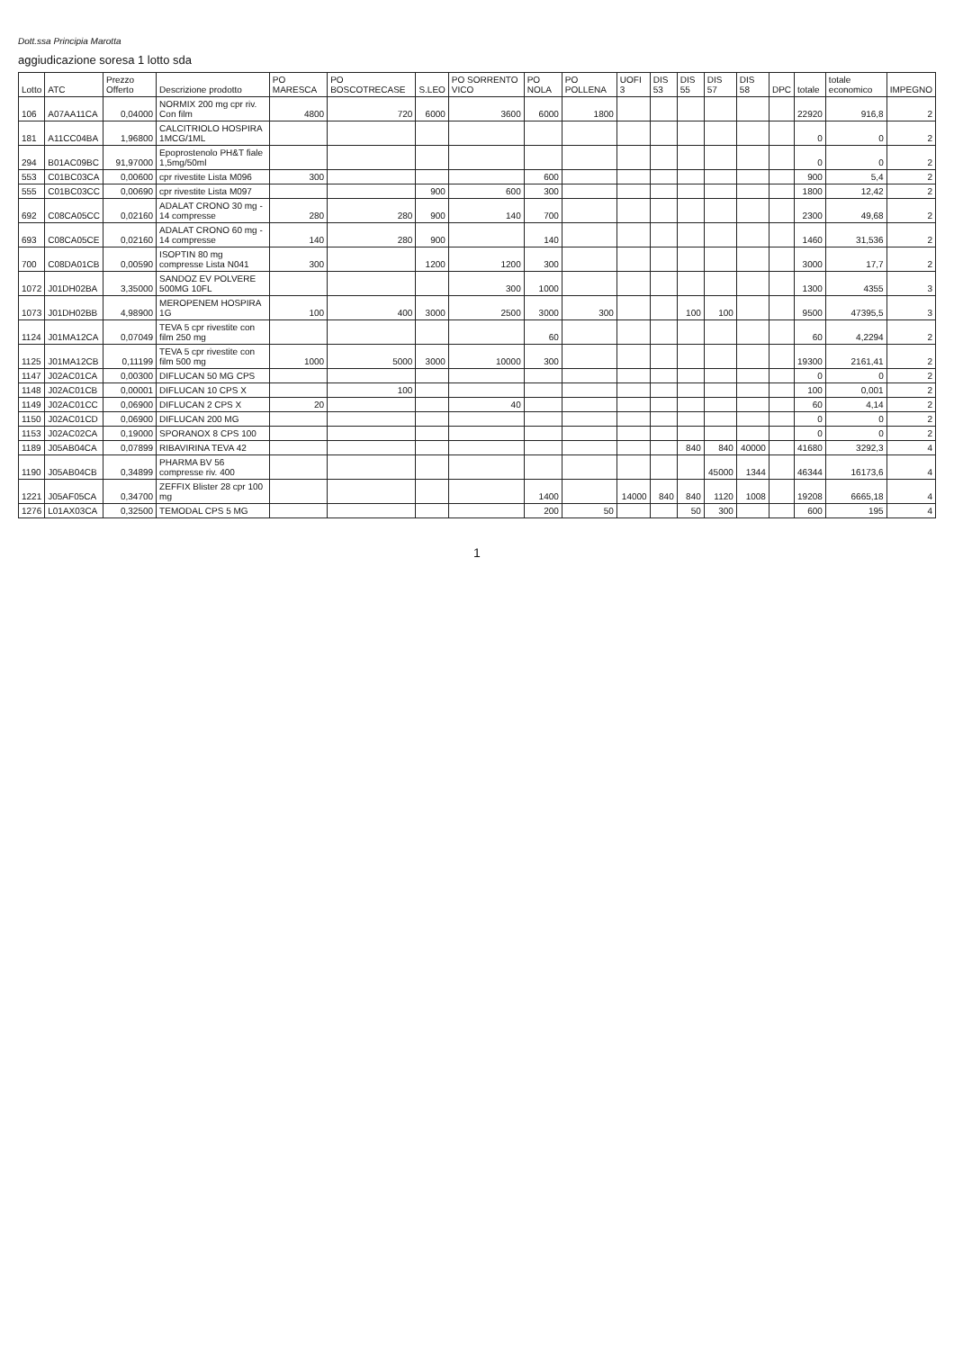Dott.ssa Principia Marotta
aggiudicazione soresa 1 lotto sda
| Lotto | ATC | Prezzo Offerto | Descrizione prodotto | PO MARESCA | PO BOSCOTRECASE | S.LEO | PO SORRENTO VICO | PO NOLA | PO POLLENA | UOFI 3 | DIS 53 | DIS 55 | DIS 57 | DIS 58 | DPC | totale | totale economico | IMPEGNO |
| --- | --- | --- | --- | --- | --- | --- | --- | --- | --- | --- | --- | --- | --- | --- | --- | --- | --- | --- |
| 106 | A07AA11CA | 0,04000 | NORMIX 200 mg cpr riv. Con film | 4800 | 720 | 6000 | 3600 | 6000 | 1800 | | | | | | | 22920 | 916,8 | 2 |
| 181 | A11CC04BA | 1,96800 | CALCITRIOLO HOSPIRA 1MCG/1ML | | | | | | | | | | | | | 0 | 0 | 2 |
| 294 | B01AC09BC | 91,97000 | Epoprostenolo PH&T fiale 1,5mg/50ml | | | | | | | | | | | | | 0 | 0 | 2 |
| 553 | C01BC03CA | 0,00600 | cpr rivestite Lista M096 | 300 | | | | 600 | | | | | | | | 900 | 5,4 | 2 |
| 555 | C01BC03CC | 0,00690 | cpr rivestite Lista M097 | | | 900 | 600 | 300 | | | | | | | | 1800 | 12,42 | 2 |
| 692 | C08CA05CC | 0,02160 | ADALAT CRONO 30 mg - 14 compresse | 280 | 280 | 900 | 140 | 700 | | | | | | | | 2300 | 49,68 | 2 |
| 693 | C08CA05CE | 0,02160 | ADALAT CRONO 60 mg - 14 compresse | 140 | 280 | 900 | | 140 | | | | | | | | 1460 | 31,536 | 2 |
| 700 | C08DA01CB | 0,00590 | ISOPTIN 80 mg compresse Lista N041 | 300 | | 1200 | 1200 | 300 | | | | | | | | 3000 | 17,7 | 2 |
| 1072 | J01DH02BA | 3,35000 | SANDOZ EV POLVERE 500MG 10FL | | | | 300 | 1000 | | | | | | | | 1300 | 4355 | 3 |
| 1073 | J01DH02BB | 4,98900 | MEROPENEM HOSPIRA 1G | 100 | 400 | 3000 | 2500 | 3000 | 300 | | | 100 | 100 | | | 9500 | 47395,5 | 3 |
| 1124 | J01MA12CA | 0,07049 | TEVA 5 cpr rivestite con film 250 mg | | | | | 60 | | | | | | | | 60 | 4,2294 | 2 |
| 1125 | J01MA12CB | 0,11199 | TEVA 5 cpr rivestite con film 500 mg | 1000 | 5000 | 3000 | 10000 | 300 | | | | | | | | 19300 | 2161,41 | 2 |
| 1147 | J02AC01CA | 0,00300 | DIFLUCAN 50 MG CPS | | | | | | | | | | | | | 0 | 0 | 2 |
| 1148 | J02AC01CB | 0,00001 | DIFLUCAN 10 CPS X | | 100 | | | | | | | | | | | 100 | 0,001 | 2 |
| 1149 | J02AC01CC | 0,06900 | DIFLUCAN 2 CPS X | 20 | | | 40 | | | | | | | | | 60 | 4,14 | 2 |
| 1150 | J02AC01CD | 0,06900 | DIFLUCAN 200 MG | | | | | | | | | | | | | 0 | 0 | 2 |
| 1153 | J02AC02CA | 0,19000 | SPORANOX 8 CPS 100 | | | | | | | | | | | | | 0 | 0 | 2 |
| 1189 | J05AB04CA | 0,07899 | RIBAVIRINA TEVA 42 | | | | | | | | | 840 | 840 | 40000 | | 41680 | 3292,3 | 4 |
| 1190 | J05AB04CB | 0,34899 | PHARMA BV 56 compresse riv. 400 | | | | | | | | | | 45000 | 1344 | | 46344 | 16173,6 | 4 |
| 1221 | J05AF05CA | 0,34700 | ZEFFIX Blister 28 cpr 100 mg | | | | | 1400 | | 14000 | 840 | 840 | 1120 | 1008 | | 19208 | 6665,18 | 4 |
| 1276 | L01AX03CA | 0,32500 | TEMODAL CPS 5 MG | | | | | 200 | 50 | | | 50 | 300 | | | 600 | 195 | 4 |
1